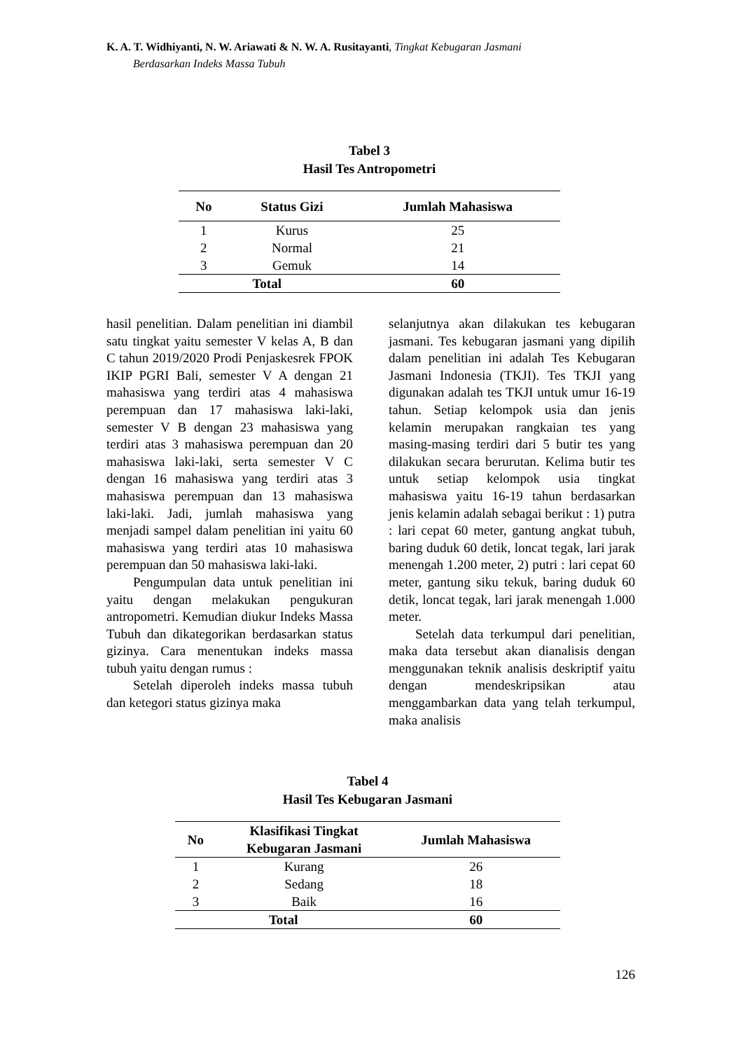K. A. T. Widhiyanti, N. W. Ariawati & N. W. A. Rusitayanti, Tingkat Kebugaran Jasmani
Berdasarkan Indeks Massa Tubuh
Tabel 3
Hasil Tes Antropometri
| No | Status Gizi | Jumlah Mahasiswa |
| --- | --- | --- |
| 1 | Kurus | 25 |
| 2 | Normal | 21 |
| 3 | Gemuk | 14 |
| Total | | 60 |
hasil penelitian. Dalam penelitian ini diambil satu tingkat yaitu semester V kelas A, B dan C tahun 2019/2020 Prodi Penjaskesrek FPOK IKIP PGRI Bali, semester V A dengan 21 mahasiswa yang terdiri atas 4 mahasiswa perempuan dan 17 mahasiswa laki-laki, semester V B dengan 23 mahasiswa yang terdiri atas 3 mahasiswa perempuan dan 20 mahasiswa laki-laki, serta semester V C dengan 16 mahasiswa yang terdiri atas 3 mahasiswa perempuan dan 13 mahasiswa laki-laki. Jadi, jumlah mahasiswa yang menjadi sampel dalam penelitian ini yaitu 60 mahasiswa yang terdiri atas 10 mahasiswa perempuan dan 50 mahasiswa laki-laki.
Pengumpulan data untuk penelitian ini yaitu dengan melakukan pengukuran antropometri. Kemudian diukur Indeks Massa Tubuh dan dikategorikan berdasarkan status gizinya. Cara menentukan indeks massa tubuh yaitu dengan rumus :
Setelah diperoleh indeks massa tubuh dan ketegori status gizinya maka
selanjutnya akan dilakukan tes kebugaran jasmani. Tes kebugaran jasmani yang dipilih dalam penelitian ini adalah Tes Kebugaran Jasmani Indonesia (TKJI). Tes TKJI yang digunakan adalah tes TKJI untuk umur 16-19 tahun. Setiap kelompok usia dan jenis kelamin merupakan rangkaian tes yang masing-masing terdiri dari 5 butir tes yang dilakukan secara berurutan. Kelima butir tes untuk setiap kelompok usia tingkat mahasiswa yaitu 16-19 tahun berdasarkan jenis kelamin adalah sebagai berikut : 1) putra : lari cepat 60 meter, gantung angkat tubuh, baring duduk 60 detik, loncat tegak, lari jarak menengah 1.200 meter, 2) putri : lari cepat 60 meter, gantung siku tekuk, baring duduk 60 detik, loncat tegak, lari jarak menengah 1.000 meter.
Setelah data terkumpul dari penelitian, maka data tersebut akan dianalisis dengan menggunakan teknik analisis deskriptif yaitu dengan mendeskripsikan atau menggambarkan data yang telah terkumpul, maka analisis
Tabel 4
Hasil Tes Kebugaran Jasmani
| No | Klasifikasi Tingkat Kebugaran Jasmani | Jumlah Mahasiswa |
| --- | --- | --- |
| 1 | Kurang | 26 |
| 2 | Sedang | 18 |
| 3 | Baik | 16 |
| Total | | 60 |
126